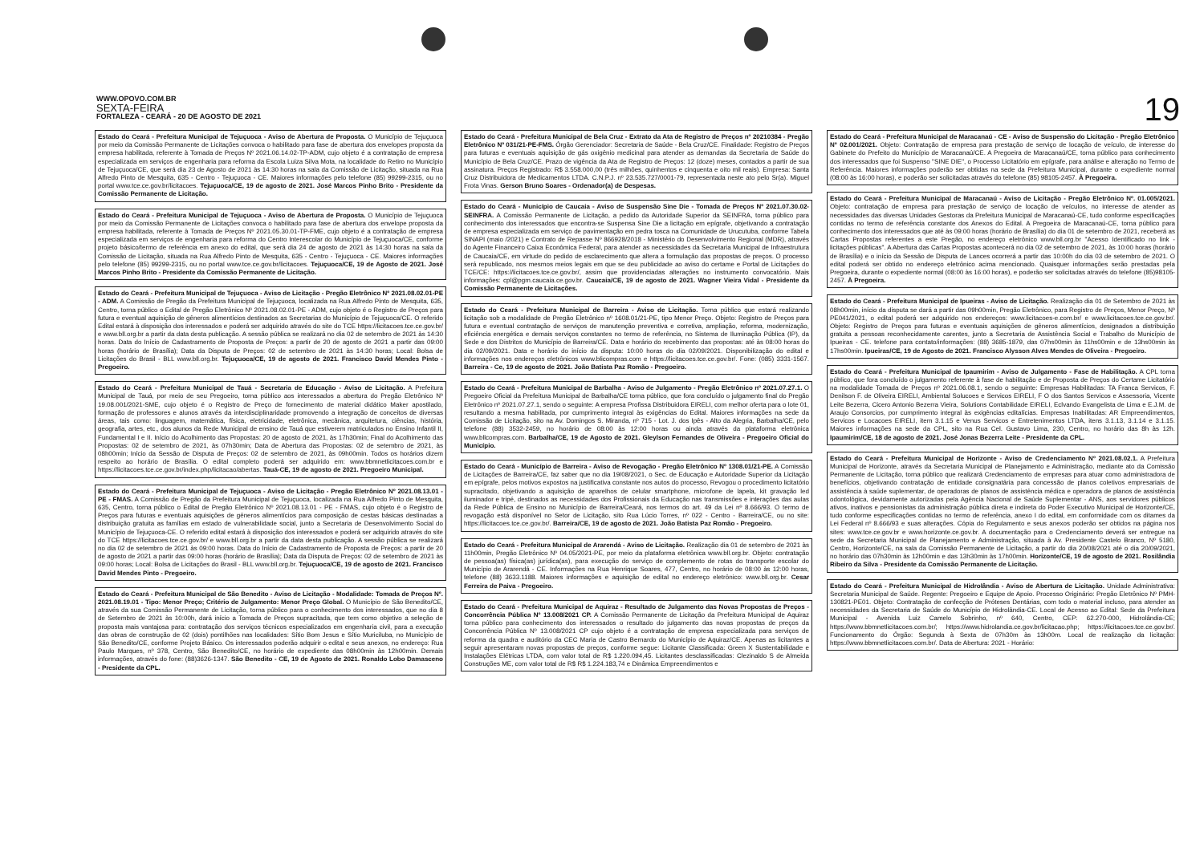WWW.OPOVO.COM.BR
SEXTA-FEIRA
FORTALEZA - CEARÁ - 20 DE AGOSTO DE 2021
19
Estado do Ceará - Prefeitura Municipal de Tejuçuoca - Aviso de Abertura de Proposta. O Município de Tejuçuoca por meio da Comissão Permanente de Licitações convoca o habilitado para fase de abertura dos envelopes proposta da empresa habilitada, referente à Tomada de Preços Nº 2021.06.14.02-TP-ADM, cujo objeto é a contratação de empresa especializada em serviços de engenharia para reforma da Escola Luiza Silva Mota, na localidade do Retiro no Município de Tejuçuoca/CE, que será dia 23 de Agosto de 2021 às 14:30 horas na sala da Comissão de Licitação, situada na Rua Alfredo Pinto de Mesquita, 635 - Centro - Tejuçuoca - CE. Maiores informações pelo telefone (85) 99299-2315, ou no portal www.tce.ce.gov.br/licitacoes. Tejuçuoca/CE, 19 de agosto de 2021. José Marcos Pinho Brito - Presidente da Comissão Permanente de Licitação.
Estado do Ceará - Prefeitura Municipal de Tejuçuoca - Aviso de Abertura de Proposta. O Município de Tejuçuoca por meio da Comissão Permanente de Licitações convoca o habilitado para fase de abertura dos envelope proposta da empresa habilitada, referente à Tomada de Preços Nº 2021.05.30.01-TP-FME, cujo objeto é a contratação de empresa especializada em serviços de engenharia para reforma do Centro Interescolar do Município de Tejuçuoca/CE, conforme projeto básico/termo de referência em anexo do edital, que será dia 24 de agosto de 2021 às 14:30 horas na sala da Comissão de Licitação, situada na Rua Alfredo Pinto de Mesquita, 635 - Centro - Tejuçuoca - CE. Maiores informações pelo telefone (85) 99299-2315, ou no portal www.tce.ce.gov.br/licitacoes. Tejuçuoca/CE, 19 de Agosto de 2021. José Marcos Pinho Brito - Presidente da Comissão Permanente de Licitação.
Estado do Ceará - Prefeitura Municipal de Tejuçuoca - Aviso de Licitação - Pregão Eletrônico Nº 2021.08.02.01-PE - ADM. A Comissão de Pregão da Prefeitura Municipal de Tejuçuoca, localizada na Rua Alfredo Pinto de Mesquita, 635, Centro, torna público o Edital de Pregão Eletrônico Nº 2021.08.02.01-PE - ADM, cujo objeto é o Registro de Preços para futura e eventual aquisição de gêneros alimentícios destinados as Secretarias do Município de Tejuçuoca/CE. O referido Edital estará à disposição dos interessados e poderá ser adquirido através do site do TCE https://licitacoes.tce.ce.gov.br/ e www.bll.org.br a partir da data desta publicação. A sessão pública se realizará no dia 02 de setembro de 2021 às 14:30 horas. Data do Início de Cadastramento de Proposta de Preços: a partir de 20 de agosto de 2021 a partir das 09:00 horas (horário de Brasília); Data da Disputa de Preços: 02 de setembro de 2021 às 14:30 horas; Local: Bolsa de Licitações do Brasil - BLL www.bll.org.br. Tejuçuoca/CE, 19 de agosto de 2021. Francisco David Mendes Pinto - Pregoeiro.
Estado do Ceará - Prefeitura Municipal de Tauá - Secretaria de Educação - Aviso de Licitação. A Prefeitura Municipal de Tauá, por meio de seu Pregoeiro, torna público aos interessados a abertura do Pregão Eletrônico Nº 19.08.001/2021-SME, cujo objeto é o Registro de Preço de fornecimento de material didático Maker apostilado, formação de professores e alunos através da interdisciplinaridade promovendo a integração de conceitos de diversas áreas, tais como: linguagem, matemática, física, eletricidade, eletrônica, mecânica, arquitetura, ciências, história, geografia, artes, etc., dos alunos da Rede Municipal de ensino de Tauá que estiverem matriculados no Ensino Infantil II, Fundamental I e II. Início do Acolhimento das Propostas: 20 de agosto de 2021, às 17h30min; Final do Acolhimento das Propostas: 02 de setembro de 2021, às 07h30min; Data de Abertura das Propostas: 02 de setembro de 2021, às 08h00min; Início da Sessão de Disputa de Preços: 02 de setembro de 2021, às 09h00min. Todos os horários dizem respeito ao horário de Brasília. O edital completo poderá ser adquirido em: www.bbmnetlicitacoes.com.br e https://licitacoes.tce.ce.gov.br/index.php/licitacao/abertas. Tauá-CE, 19 de agosto de 2021. Pregoeiro Municipal.
Estado do Ceará - Prefeitura Municipal de Tejuçuoca - Aviso de Licitação - Pregão Eletrônico Nº 2021.08.13.01 - PE - FMAS. A Comissão de Pregão da Prefeitura Municipal de Tejuçuoca, localizada na Rua Alfredo Pinto de Mesquita, 635, Centro, torna público o Edital de Pregão Eletrônico Nº 2021.08.13.01 - PE - FMAS, cujo objeto é o Registro de Preços para futuras e eventuais aquisições de gêneros alimentícios para composição de cestas básicas destinadas a distribuição gratuita as famílias em estado de vulnerabilidade social, junto a Secretaria de Desenvolvimento Social do Município de Tejuçuoca-CE. O referido edital estará à disposição dos interessados e poderá ser adquirido através do site do TCE https://licitacoes.tce.ce.gov.br/ e www.bll.org.br a partir da data desta publicação. A sessão pública se realizará no dia 02 de setembro de 2021 às 09:00 horas. Data do Início de Cadastramento de Proposta de Preços: a partir de 20 de agosto de 2021 a partir das 09:00 horas (horário de Brasília); Data da Disputa de Preços: 02 de setembro de 2021 às 09:00 horas; Local: Bolsa de Licitações do Brasil - BLL www.bll.org.br. Tejuçuoca/CE, 19 de agosto de 2021. Francisco David Mendes Pinto - Pregoeiro.
Estado do Ceará - Prefeitura Municipal de São Benedito - Aviso de Licitação - Modalidade: Tomada de Preços Nº. 2021.08.19.01 - Tipo: Menor Preço; Critério de Julgamento: Menor Preço Global. O Município de São Benedito/CE, através da sua Comissão Permanente de Licitação, torna público para o conhecimento dos interessados, que no dia 8 de Setembro de 2021 às 10:00h, dará início a Tomada de Preços supracitada, que tem como objetivo a seleção de proposta mais vantajosa para: contratação dos serviços técnicos especializados em engenharia civil, para a execução das obras de construção de 02 (dois) pontilhões nas localidades: Sítio Bom Jesus e Sítio Muriciluba, no Município de São Benedito/CE, conforme Projeto Básico. Os interessados poderão adquirir o edital e seus anexos, no endereço: Rua Paulo Marques, nº 378, Centro, São Benedito/CE, no horário de expediente das 08h00min às 12h00min. Demais informações, através do fone: (88)3626-1347. São Benedito - CE, 19 de Agosto de 2021. Ronaldo Lobo Damasceno - Presidente da CPL.
Estado do Ceará - Prefeitura Municipal de Bela Cruz - Extrato da Ata de Registro de Preços nº 20210384 - Pregão Eletrônico Nº 031/21-PE-FMS. Órgão Gerenciador: Secretaria de Saúde - Bela Cruz/CE. Finalidade: Registro de Preços para futuras e eventuais aquisição de gás oxigênio medicinal para atender as demandas da Secretaria de Saúde do Município de Bela Cruz/CE. Prazo de vigência da Ata de Registro de Preços: 12 (doze) meses, contados a partir de sua assinatura. Preços Registrado: R$ 3.558.000,00 (três milhões, quinhentos e cinquenta e oito mil reais). Empresa: Santa Cruz Distribuidora de Medicamentos LTDA. C.N.P.J. nº 23.535.727/0001-79, representada neste ato pelo Sr(a). Miguel Frota Vinas. Gerson Bruno Soares - Ordenador(a) de Despesas.
Estado do Ceará - Município de Caucaia - Aviso de Suspensão Sine Die - Tomada de Preços Nº 2021.07.30.02-SEINFRA. A Comissão Permanente de Licitação, a pedido da Autoridade Superior da SEINFRA, torna público para conhecimento dos interessados que encontra-se Suspensa Sine Die a licitação em epígrafe, objetivando a contratação de empresa especializada em serviço de pavimentação em pedra tosca na Comunidade de Urucutuba, conforme Tabela SINAPI (maio /2021) e Contrato de Repasse Nº 866928/2018 - Ministério do Desenvolvimento Regional (MDR), através do Agente Financeiro Caixa Econômica Federal, para atender as necessidades da Secretaria Municipal de Infraestrutura de Caucaia/CE, em virtude do pedido de esclarecimento que altera a formulação das propostas de preços. O processo será republicado, nos mesmos meios legais em que se deu publicidade ao aviso do certame e Portal de Licitações do TCE/CE: https://licitacoes.tce.ce.gov.br/, assim que providenciadas alterações no instrumento convocatório. Mais informações: cpl@pgm.caucaia.ce.gov.br. Caucaia/CE, 19 de agosto de 2021. Wagner Vieira Vidal - Presidente da Comissão Permanente de Licitações.
Estado do Ceará - Prefeitura Municipal de Barreira - Aviso de Licitação. Torna público que estará realizando licitação sob a modalidade de Pregão Eletrônico nº 1608.01/21-PE, tipo Menor Preço. Objeto: Registro de Preços para futura e eventual contratação de serviços de manutenção preventiva e corretiva, ampliação, reforma, modernização, eficiência energética e demais serviços constantes no termo de referência, no Sistema de Iluminação Pública (IP), da Sede e dos Distritos do Município de Barreira/CE. Data e horário do recebimento das propostas: até às 08:00 horas do dia 02/09/2021. Data e horário do início da disputa: 10:00 horas do dia 02/09/2021. Disponibilização do edital e informações nos endereços eletrônicos www.blicompras.com e https://licitacoes.tce.ce.gov.br/. Fone: (085) 3331-1567. Barreira - Ce, 19 de agosto de 2021. João Batista Paz Romão - Pregoeiro.
Estado do Ceará - Prefeitura Municipal de Barbalha - Aviso de Julgamento - Pregão Eletrônico nº 2021.07.27.1. O Pregoeiro Oficial da Prefeitura Municipal de Barbalha/CE torna público, que fora concluído o julgamento final do Pregão Eletrônico nº 2021.07.27.1, sendo o seguinte: A empresa Profissa Distribuidora EIRELI, com melhor oferta para o lote 01, resultando a mesma habilitada, por cumprimento integral às exigências do Edital. Maiores informações na sede da Comissão de Licitação, sito na Av. Domingos S. Miranda, nº 715 - Lot. J. dos Ipês - Alto da Alegria, Barbalha/CE, pelo telefone (88) 3532-2459, no horário de 08:00 às 12:00 horas ou ainda através da plataforma eletrônica www.bllcompras.com. Barbalha/CE, 19 de Agosto de 2021. Gleylson Fernandes de Oliveira - Pregoeiro Oficial do Município.
Estado do Ceará - Município de Barreira - Aviso de Revogação - Pregão Eletrônico Nº 1308.01/21-PE. A Comissão de Licitações de Barreira/CE, faz saber que no dia 19/08/2021, o Sec. de Educação e Autoridade Superior da Licitação em epígrafe, pelos motivos expostos na justificativa constante nos autos do processo, Revogou o procedimento licitatório supracitado, objetivando a aquisição de aparelhos de celular smartphone, microfone de lapela, kit gravação led iluminador e tripé, destinados as necessidades dos Profissionais da Educação nas transmissões e interações das aulas da Rede Pública de Ensino no Município de Barreira/Ceará, nos termos do art. 49 da Lei nº 8.666/93. O termo de revogação está disponível no Setor de Licitação, sito Rua Lúcio Torres, nº 022 - Centro - Barreira/CE, ou no site: https://licitacoes.tce.ce.gov.br/. Barreira/CE, 19 de agosto de 2021. João Batista Paz Romão - Pregoeiro.
Estado do Ceará - Prefeitura Municipal de Ararendá - Aviso de Licitação. Realização dia 01 de setembro de 2021 às 11h00min, Pregão Eletrônico Nº 04.05/2021-PE, por meio da plataforma eletrônica www.bll.org.br. Objeto: contratação de pessoa(as) física(as) jurídica(as), para execução do serviço de complemento de rotas do transporte escolar do Município de Ararendá - CE. Informações na Rua Henrique Soares, 477, Centro, no horário de 08:00 às 12:00 horas, telefone (88) 3633.1188. Maiores informações e aquisição de edital no endereço eletrônico: www.bll.org.br. Cesar Ferreira de Paiva - Pregoeiro.
Estado do Ceará - Prefeitura Municipal de Aquiraz - Resultado de Julgamento das Novas Propostas de Preços - Concorrência Pública Nº 13.008/2021 CP. A Comissão Permanente de Licitação da Prefeitura Municipal de Aquiraz torna público para conhecimento dos interessados o resultado do julgamento das novas propostas de preços da Concorrência Pública Nº 13.008/2021 CP cujo objeto é a contratação de empresa especializada para serviços de reforma da quadra e auditório da CEC Maria de Castro Bernardo do Município de Aquiraz/CE. Apenas as licitantes a seguir apresentaram novas propostas de preços, conforme segue: Licitante Classificada: Green X Sustentabilidade e Instalações Elétricas LTDA, com valor total de R$ 1.220.094,45. Licitantes desclassificadas: Clezinaldo S de Almeida Construções ME, com valor total de R$ R$ 1.224.183,74 e Dinâmica Empreendimentos e
Estado do Ceará - Prefeitura Municipal de Maracanaú - CE - Aviso de Suspensão do Licitação - Pregão Eletrônico Nº 02.001/2021. Objeto: Contratação de empresa para prestação de serviço de locação de veículo, de interesse do Gabinete do Prefeito do Município de Maracanaú/CE. A Pregoeira de Maracanaú/CE, torna público para conhecimento dos interessados que foi Suspenso "SINE DIE", o Processo Licitatório em epígrafe, para análise e alteração no Termo de Referência. Maiores informações poderão ser obtidas na sede da Prefeitura Municipal, durante o expediente normal (08:00 às 16:00 horas), e poderão ser solicitadas através do telefone (85) 98105-2457. À Pregoeira.
Estado do Ceará - Prefeitura Municipal de Maracanaú - Aviso de Licitação - Pregão Eletrônico Nº. 01.005/2021. Objeto: contratação de empresa para prestação de serviço de locação de veículos, no interesse de atender as necessidades das diversas Unidades Gestoras da Prefeitura Municipal de Maracanaú-CE, tudo conforme especificações contidas no termo de referência constante dos Anexos do Edital. A Pregoeira de Maracanaú-CE, torna público para conhecimento dos interessados que até às 09:00 horas (horário de Brasília) do dia 01 de setembro de 2021, receberá as Cartas Propostas referentes a este Pregão, no endereço eletrônico www.bll.org.br "Acesso Identificado no link - licitações públicas". A Abertura das Cartas Propostas acontecerá no dia 02 de setembro de 2021, às 10:00 horas (horário de Brasília) e o início da Sessão de Disputa de Lances ocorrerá a partir das 10:00h do dia 03 de setembro de 2021. O edital poderá ser obtido no endereço eletrônico acima mencionado. Quaisquer informações serão prestadas pela Pregoeira, durante o expediente normal (08:00 às 16:00 horas), e poderão ser solicitadas através do telefone (85)98105-2457. À Pregoeira.
Estado do Ceará - Prefeitura Municipal de Ipueiras - Aviso de Licitação. Realização dia 01 de Setembro de 2021 às 08h00min, início da disputa se dará a partir das 09h00min, Pregão Eletrônico, para Registro de Preços, Menor Preço, Nº PE041/2021, o edital poderá ser adquirido nos endereços: www.licitacoes-e.com.br/ e www.licitacoes.tce.ce.gov.br/. Objeto: Registro de Preços para futuras e eventuais aquisições de gêneros alimentícios, designados a distribuição gratuita a pessoas reconhecidamente carentes, junto a Secretaria de Assistência Social e Trabalho do Município de Ipueiras - CE. telefone para contato/informações: (88) 3685-1879, das 07hs00min às 11hs00min e de 13hs00min às 17hs00min. Ipueiras/CE, 19 de Agosto de 2021. Francisco Alysson Alves Mendes de Oliveira - Pregoeiro.
Estado do Ceará - Prefeitura Municipal de Ipaumirim - Aviso de Julgamento - Fase de Habilitação. A CPL torna público, que fora concluído o julgamento referente à fase de habilitação e de Proposta de Preços do Certame Licitatório na modalidade Tomada de Preços nº 2021.06.08.1, sendo o seguinte: Empresas Habilitadas: TA Franca Servicos, F. Denilson F. de Oliveira EIRELI, Ambiental Solucoes e Servicos EIRELI, F O dos Santos Servicos e Assessoria, Vicente Leite Bezerra, Cicero Antonio Bezerra Vieira, Solutions Contabilidade EIRELI, Eclvando Evangelista de Lima e E.J.M. de Araujo Consorcios, por cumprimento integral às exigências editalícias. Empresas Inabilitadas: AR Empreendimentos, Servicos e Locacoes EIRELI, item 3.1.15 e Venus Servicos e Entretenimentos LTDA, itens 3.1.13, 3.1.14 e 3.1.15. Maiores informações na sede da CPL, sito na Rua Cel. Gustavo Lima, 230, Centro, no horário das 8h às 12h. Ipaumirim/CE, 18 de agosto de 2021. José Jonas Bezerra Leite - Presidente da CPL.
Estado do Ceará - Prefeitura Municipal de Horizonte - Aviso de Credenciamento Nº 2021.08.02.1. A Prefeitura Municipal de Horizonte, através da Secretaria Municipal de Planejamento e Administração, mediante ato da Comissão Permanente de Licitação, torna público que realizará Credenciamento de empresas para atuar como administradora de benefícios, objetivando contratação de entidade consignatária para concessão de planos coletivos empresariais de assistência à saúde suplementar, de operadoras de planos de assistência médica e operadora de planos de assistência odontológica, devidamente autorizadas pela Agência Nacional de Saúde Suplementar - ANS, aos servidores públicos ativos, inativos e pensionistas da administração pública direta e indireta do Poder Executivo Municipal de Horizonte/CE, tudo conforme especificações contidas no termo de referência, anexo I do edital, em conformidade com os ditames da Lei Federal nº 8.666/93 e suas alterações. Cópia do Regulamento e seus anexos poderão ser obtidos na página nos sites: www.tce.ce.gov.br e www.horizonte.ce.gov.br. A documentação para o Credenciamento deverá ser entregue na sede da Secretaria Municipal de Planejamento e Administração, situada à Av. Presidente Castelo Branco, Nº 5180, Centro, Horizonte/CE, na sala da Comissão Permanente de Licitação, a partir do dia 20/08/2021 até o dia 20/09/2021, no horário das 07h30min às 12h00min e das 13h30min às 17h00min. Horizonte/CE, 19 de agosto de 2021. Rosilândia Ribeiro da Silva - Presidente da Comissão Permanente de Licitação.
Estado do Ceará - Prefeitura Municipal de Hidrolândia - Aviso de Abertura de Licitação. Unidade Administrativa: Secretaria Municipal de Saúde. Regente: Pregoeiro e Equipe de Apoio. Processo Originário: Pregão Eletrônico Nº PMH-130821-PE01. Objeto: Contratação de confecção de Próteses Dentárias, com todo o material incluso, para atender as necessidades da Secretaria de Saúde do Município de Hidrolândia-CE. Local de Acesso ao Edital: Sede da Prefeitura Municipal - Avenida Luiz Camelo Sobrinho, nº 640, Centro, CEP: 62.270-000, Hidrolândia-CE; https://www.bbmnetlicitacoes.com.br/; https://www.hidrolandia.ce.gov.br/licitacao.php; https://licitacoes.tce.ce.gov.br/. Funcionamento do Órgão: Segunda à Sexta de 07h30m às 13h00m. Local de realização da licitação: https://www.bbmnetlicitacoes.com.br/. Data de Abertura: 2021 - Horário: